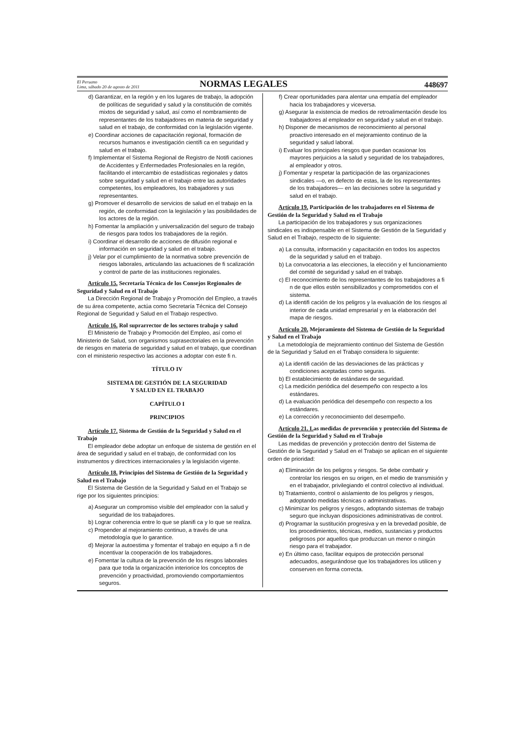El Peruano
Lima, sábado 20 de agosto de 2011
NORMAS LEGALES
448697
d) Garantizar, en la región y en los lugares de trabajo, la adopción de políticas de seguridad y salud y la constitución de comités mixtos de seguridad y salud, así como el nombramiento de representantes de los trabajadores en materia de seguridad y salud en el trabajo, de conformidad con la legislación vigente.
e) Coordinar acciones de capacitación regional, formación de recursos humanos e investigación científi ca en seguridad y salud en el trabajo.
f) Implementar el Sistema Regional de Registro de Notifi caciones de Accidentes y Enfermedades Profesionales en la región, facilitando el intercambio de estadísticas regionales y datos sobre seguridad y salud en el trabajo entre las autoridades competentes, los empleadores, los trabajadores y sus representantes.
g) Promover el desarrollo de servicios de salud en el trabajo en la región, de conformidad con la legislación y las posibilidades de los actores de la región.
h) Fomentar la ampliación y universalización del seguro de trabajo de riesgos para todos los trabajadores de la región.
i) Coordinar el desarrollo de acciones de difusión regional e información en seguridad y salud en el trabajo.
j) Velar por el cumplimiento de la normativa sobre prevención de riesgos laborales, articulando las actuaciones de fi scalización y control de parte de las instituciones regionales.
Artículo 15. Secretaría Técnica de los Consejos Regionales de Seguridad y Salud en el Trabajo
La Dirección Regional de Trabajo y Promoción del Empleo, a través de su área competente, actúa como Secretaría Técnica del Consejo Regional de Seguridad y Salud en el Trabajo respectivo.
Artículo 16. Rol suprarrector de los sectores trabajo y salud
El Ministerio de Trabajo y Promoción del Empleo, así como el Ministerio de Salud, son organismos suprasectoriales en la prevención de riesgos en materia de seguridad y salud en el trabajo, que coordinan con el ministerio respectivo las acciones a adoptar con este fi n.
TÍTULO IV
SISTEMA DE GESTIÓN DE LA SEGURIDAD
Y SALUD EN EL TRABAJO
CAPÍTULO I
PRINCIPIOS
Artículo 17. Sistema de Gestión de la Seguridad y Salud en el Trabajo
El empleador debe adoptar un enfoque de sistema de gestión en el área de seguridad y salud en el trabajo, de conformidad con los instrumentos y directrices internacionales y la legislación vigente.
Artículo 18. Principios del Sistema de Gestión de la Seguridad y Salud en el Trabajo
El Sistema de Gestión de la Seguridad y Salud en el Trabajo se rige por los siguientes principios:
a) Asegurar un compromiso visible del empleador con la salud y seguridad de los trabajadores.
b) Lograr coherencia entre lo que se planifi ca y lo que se realiza.
c) Propender al mejoramiento continuo, a través de una metodología que lo garantice.
d) Mejorar la autoestima y fomentar el trabajo en equipo a fi n de incentivar la cooperación de los trabajadores.
e) Fomentar la cultura de la prevención de los riesgos laborales para que toda la organización interiorice los conceptos de prevención y proactividad, promoviendo comportamientos seguros.
f) Crear oportunidades para alentar una empatía del empleador hacia los trabajadores y viceversa.
g) Asegurar la existencia de medios de retroalimentación desde los trabajadores al empleador en seguridad y salud en el trabajo.
h) Disponer de mecanismos de reconocimiento al personal proactivo interesado en el mejoramiento continuo de la seguridad y salud laboral.
i) Evaluar los principales riesgos que puedan ocasionar los mayores perjuicios a la salud y seguridad de los trabajadores, al empleador y otros.
j) Fomentar y respetar la participación de las organizaciones sindicales —o, en defecto de estas, la de los representantes de los trabajadores— en las decisiones sobre la seguridad y salud en el trabajo.
Artículo 19. Participación de los trabajadores en el Sistema de Gestión de la Seguridad y Salud en el Trabajo
La participación de los trabajadores y sus organizaciones sindicales es indispensable en el Sistema de Gestión de la Seguridad y Salud en el Trabajo, respecto de lo siguiente:
a) La consulta, información y capacitación en todos los aspectos de la seguridad y salud en el trabajo.
b) La convocatoria a las elecciones, la elección y el funcionamiento del comité de seguridad y salud en el trabajo.
c) El reconocimiento de los representantes de los trabajadores a fi n de que ellos estén sensibilizados y comprometidos con el sistema.
d) La identifi cación de los peligros y la evaluación de los riesgos al interior de cada unidad empresarial y en la elaboración del mapa de riesgos.
Artículo 20. Mejoramiento del Sistema de Gestión de la Seguridad y Salud en el Trabajo
La metodología de mejoramiento continuo del Sistema de Gestión de la Seguridad y Salud en el Trabajo considera lo siguiente:
a) La identifi cación de las desviaciones de las prácticas y condiciones aceptadas como seguras.
b) El establecimiento de estándares de seguridad.
c) La medición periódica del desempeño con respecto a los estándares.
d) La evaluación periódica del desempeño con respecto a los estándares.
e) La corrección y reconocimiento del desempeño.
Artículo 21. Las medidas de prevención y protección del Sistema de Gestión de la Seguridad y Salud en el Trabajo
Las medidas de prevención y protección dentro del Sistema de Gestión de la Seguridad y Salud en el Trabajo se aplican en el siguiente orden de prioridad:
a) Eliminación de los peligros y riesgos. Se debe combatir y controlar los riesgos en su origen, en el medio de transmisión y en el trabajador, privilegiando el control colectivo al individual.
b) Tratamiento, control o aislamiento de los peligros y riesgos, adoptando medidas técnicas o administrativas.
c) Minimizar los peligros y riesgos, adoptando sistemas de trabajo seguro que incluyan disposiciones administrativas de control.
d) Programar la sustitución progresiva y en la brevedad posible, de los procedimientos, técnicas, medios, sustancias y productos peligrosos por aquellos que produzcan un menor o ningún riesgo para el trabajador.
e) En último caso, facilitar equipos de protección personal adecuados, asegurándose que los trabajadores los utilicen y conserven en forma correcta.